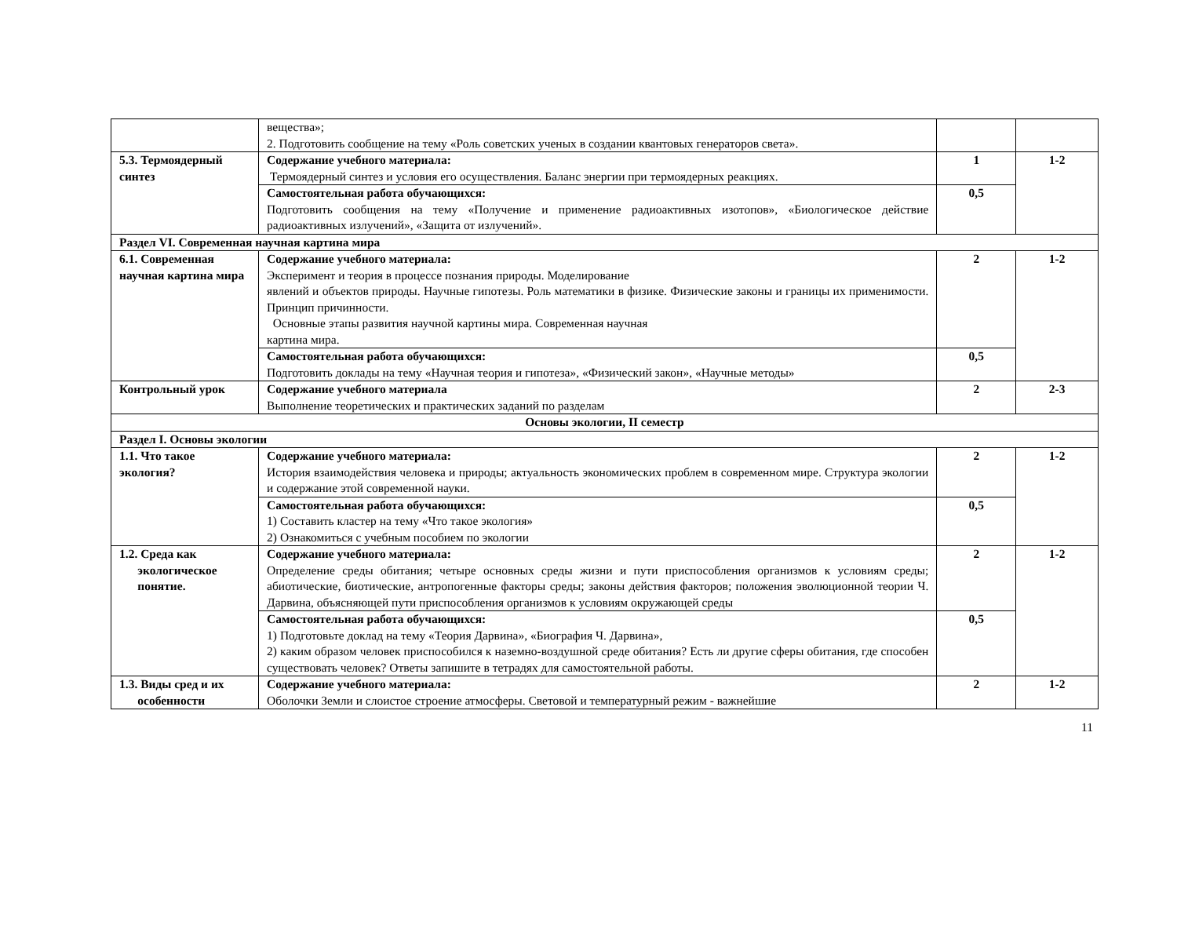| | вещества»; 2. Подготовить сообщение на тему «Роль советских ученых в создании квантовых генераторов света». | | |
| 5.3. Термоядерный синтез | Содержание учебного материала: Термоядерный синтез и условия его осуществления. Баланс энергии при термоядерных реакциях. | 1 | 1-2 |
| | Самостоятельная работа обучающихся: Подготовить сообщения на тему «Получение и применение радиоактивных изотопов», «Биологическое действие радиоактивных излучений», «Защита от излучений». | 0,5 | |
| Раздел VI. Современная научная картина мира | | | |
| 6.1. Современная научная картина мира | Содержание учебного материала: Эксперимент и теория в процессе познания природы. Моделирование явлений и объектов природы. Научные гипотезы. Роль математики в физике. Физические законы и границы их применимости. Принцип причинности. Основные этапы развития научной картины мира. Современная научная картина мира. | 2 | 1-2 |
| | Самостоятельная работа обучающихся: Подготовить доклады на тему «Научная теория и гипотеза», «Физический закон», «Научные методы» | 0,5 | |
| Контрольный урок | Содержание учебного материала Выполнение теоретических и практических заданий по разделам | 2 | 2-3 |
| Основы экологии, II семестр | | | |
| Раздел I. Основы экологии | | | |
| 1.1. Что такое экология? | Содержание учебного материала: История взаимодействия человека и природы; актуальность экономических проблем в современном мире. Структура экологии и содержание этой современной науки. | 2 | 1-2 |
| | Самостоятельная работа обучающихся: 1) Составить кластер на тему «Что такое экология» 2) Ознакомиться с учебным пособием по экологии | 0,5 | |
| 1.2. Среда как экологическое понятие. | Содержание учебного материала: Определение среды обитания; четыре основных среды жизни и пути приспособления организмов к условиям среды; абиотические, биотические, антропогенные факторы среды; законы действия факторов; положения эволюционной теории Ч. Дарвина, объясняющей пути приспособления организмов к условиям окружающей среды | 2 | 1-2 |
| | Самостоятельная работа обучающихся: 1) Подготовьте доклад на тему «Теория Дарвина», «Биография Ч. Дарвина», 2) каким образом человек приспособился к наземно-воздушной среде обитания? Есть ли другие сферы обитания, где способен существовать человек? Ответы запишите в тетрадях для самостоятельной работы. | 0,5 | |
| 1.3. Виды сред и их особенности | Содержание учебного материала: Оболочки Земли и слоистое строение атмосферы. Световой и температурный режим - важнейшие | 2 | 1-2 |
11